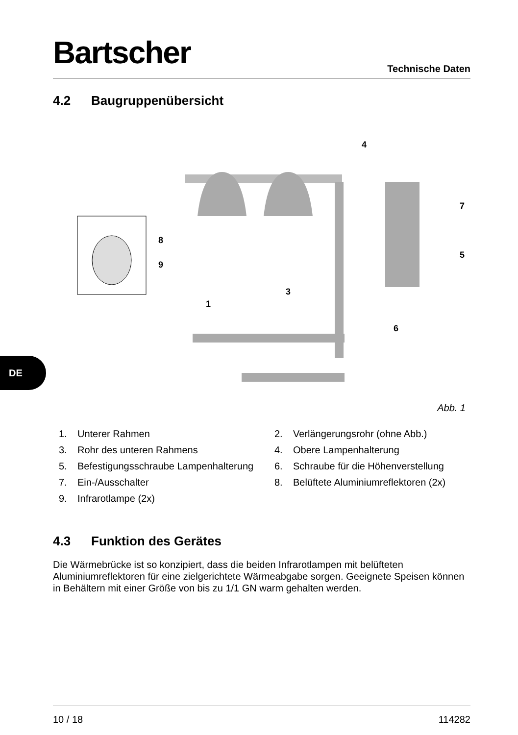Bartscher Technische Daten
DE
4.2 Baugruppenübersicht
4
7
5
8
9
3
1
6
Abb. 1
1. Unterer Rahmen
2. Verlängerungsrohr (ohne Abb.)
3. Rohr des unteren Rahmens
4. Obere Lampenhalterung
5. Befestigungsschraube Lampenhalterung
6. Schraube für die Höhenverstellung
7. Ein-/Ausschalter
8. Belüftete Aluminiumreflektoren (2x)
9. Infrarotlampe (2x)
4.3 Funktion des Gerätes
Die Wärmebrücke ist so konzipiert, dass die beiden Infrarotlampen mit belüfteten Aluminiumreflektoren für eine zielgerichtete Wärmeabgabe sorgen. Geeignete Speisen können in Behältern mit einer Größe von bis zu 1/1 GN warm gehalten werden.
10 / 18 114282